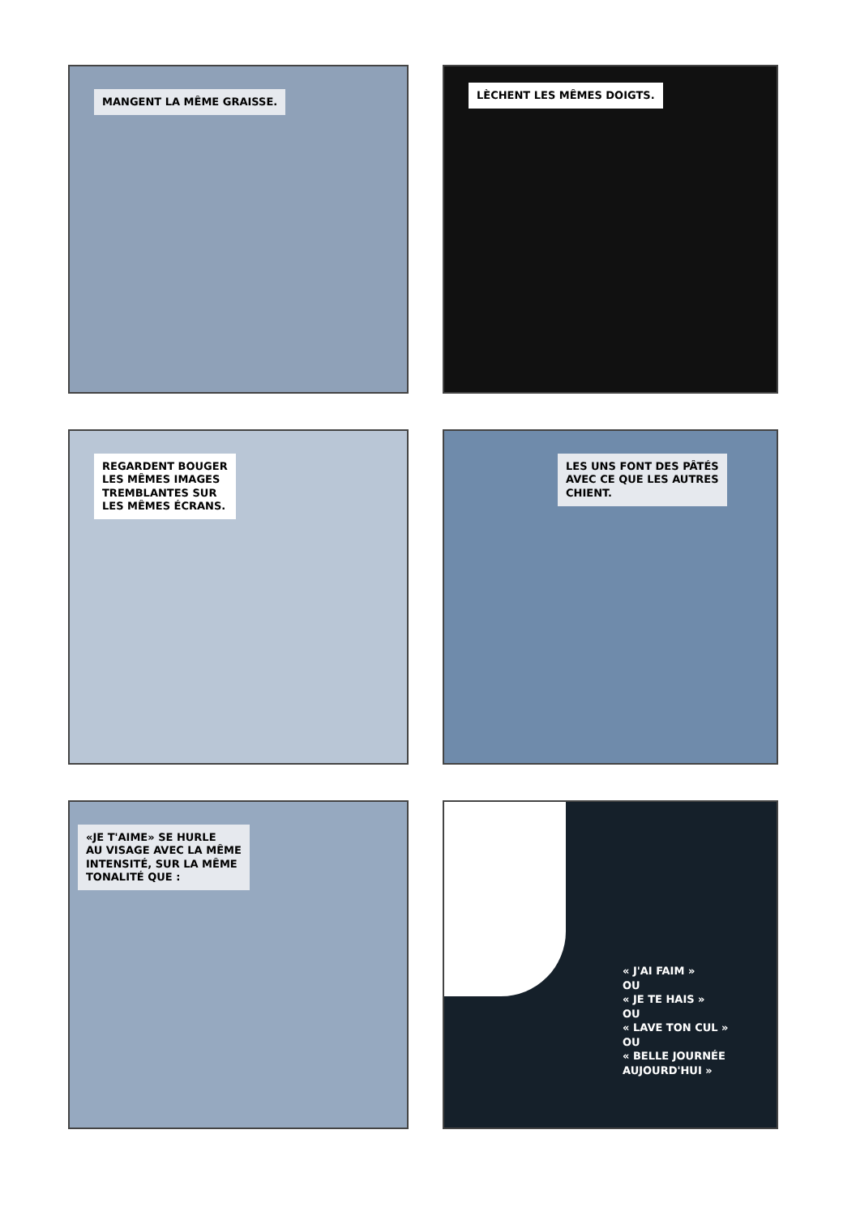MANGENT LA MÊME GRAISSE.
LÈCHENT LES MÊMES DOIGTS.
REGARDENT BOUGER
LES MÊMES IMAGES
TREMBLANTES SUR
LES MÊMES ÉCRANS.
LES UNS FONT DES PÂTÉS
AVEC CE QUE LES AUTRES
CHIENT.
«JE T'AIME» SE HURLE
AU VISAGE AVEC LA MÊME
INTENSITÉ, SUR LA MÊME
TONALITÉ QUE :
« J'AI FAIM »
OU
« JE TE HAIS »
OU
« LAVE TON CUL »
OU
« BELLE JOURNÉE
AUJOURD'HUI »